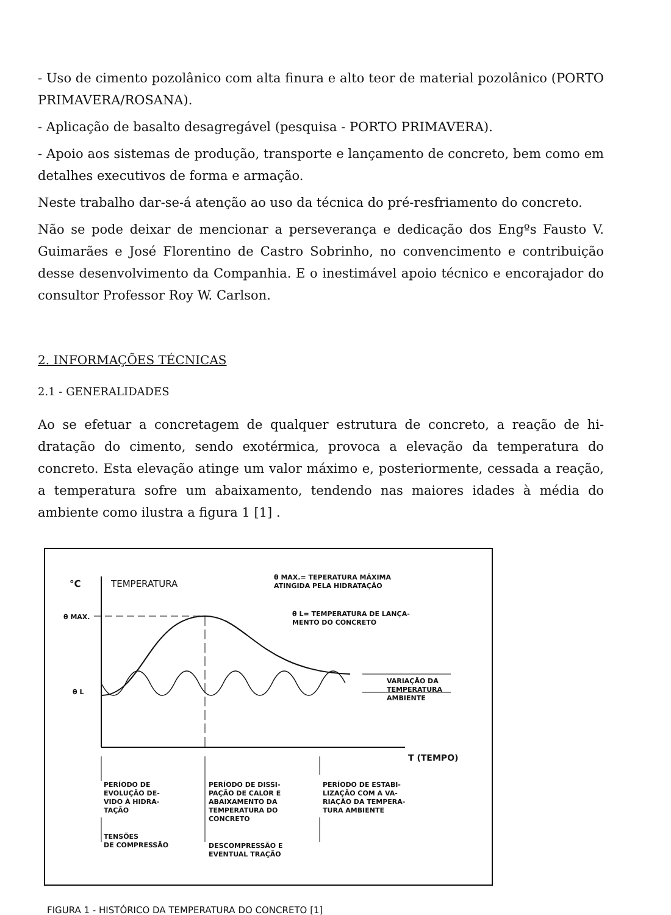- Uso de cimento pozolânico com alta finura e alto teor de material pozolânico (PORTO PRIMAVERA/ROSANA).
- Aplicação de basalto desagregável (pesquisa - PORTO PRIMAVERA).
- Apoio aos sistemas de produção, transporte e lançamento de concreto, bem co­mo em detalhes executivos de forma e armação.
Neste trabalho dar-se-á atenção ao uso da técnica do pré-resfriamento do con­creto.
Não se pode deixar de mencionar a perseverança e dedicação dos Engºs Fausto V. Guimarães e José Florentino de Castro Sobrinho, no convencimento e contribui­ção desse desenvolvimento da Companhia. E o inestimável apoio técnico e enco­rajador do consultor Professor Roy W. Carlson.
2. INFORMAÇÕES TÉCNICAS
2.1 - GENERALIDADES
Ao se efetuar a concretagem de qualquer estrutura de concreto, a reação de hi­dratação do cimento, sendo exotérmica, provoca a elevação da temperatura do concreto. Esta elevação atinge um valor máximo e, posteriormente, cessada a rea­ção, a temperatura sofre um abaixamento, tendendo nas maiores idades à média do ambiente como ilustra a figura 1 [1] .
°C TEMPERATURA
θ MAX.= TEPERATURA MÁXIMA
ATINGIDA PELA HIDRATAÇÃO
θ MAX.
θ L= TEMPERATURA DE LANÇA-
MENTO DO CONCRETO
θ L
VARIAÇÃO DA
TEMPERATURA
AMBIENTE
T (TEMPO)
PERÍODO DE
EVOLUÇÃO DE-
VIDO À HIDRA-
TAÇÃO
PERÍODO DE DISSI-
PAÇÃO DE CALOR E
ABAIXAMENTO DA
TEMPERATURA DO
CONCRETO
PERÍODO DE ESTABI-
LIZAÇÃO COM A VA-
RIAÇÃO DA TEMPERA-
TURA AMBIENTE
TENSÕES
DE COMPRESSÃO
DESCOMPRESSÃO E
EVENTUAL TRAÇÃO
FIGURA 1 - HISTÓRICO DA TEMPERATURA DO CONCRETO [1]